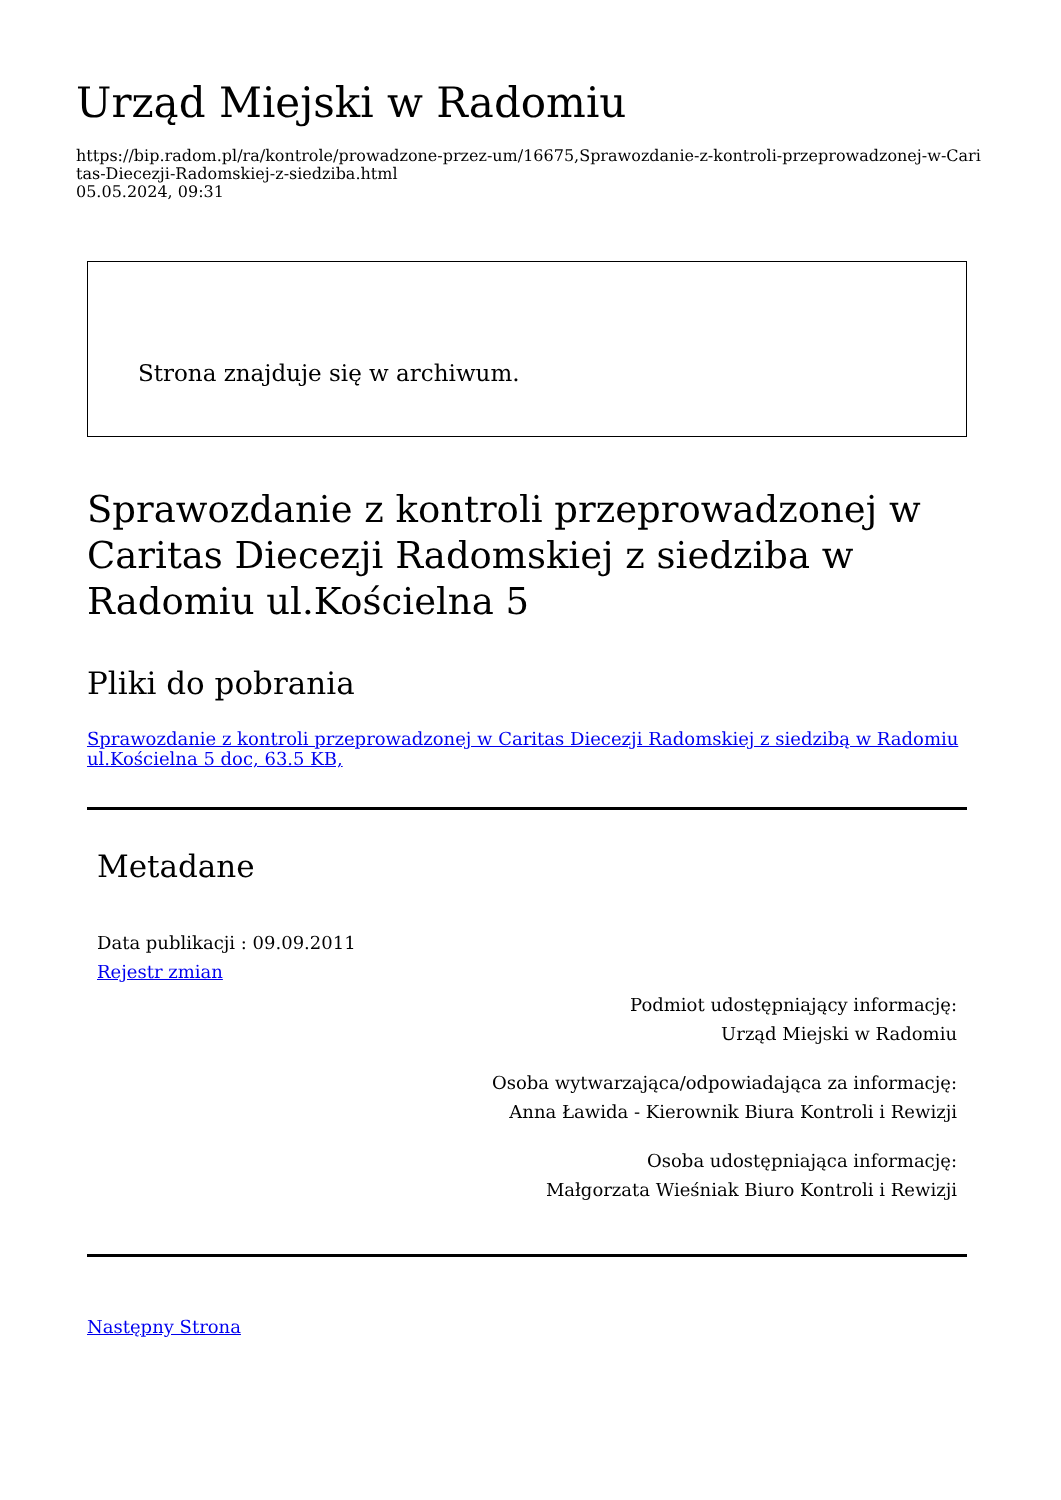Urząd Miejski w Radomiu
https://bip.radom.pl/ra/kontrole/prowadzone-przez-um/16675,Sprawozdanie-z-kontroli-przeprowadzonej-w-Caritas-Diecezji-Radomskiej-z-siedziba.html
05.05.2024, 09:31
Strona znajduje się w archiwum.
Sprawozdanie z kontroli przeprowadzonej w Caritas Diecezji Radomskiej z siedziba w Radomiu ul.Kościelna 5
Pliki do pobrania
Sprawozdanie z kontroli przeprowadzonej w Caritas Diecezji Radomskiej z siedzibą w Radomiu ul.Kościelna 5 doc, 63.5 KB,
Metadane
Data publikacji : 09.09.2011
Rejestr zmian
Podmiot udostępniający informację:
Urząd Miejski w Radomiu
Osoba wytwarzająca/odpowiadająca za informację:
Anna Ławida - Kierownik Biura Kontroli i Rewizji
Osoba udostępniająca informację:
Małgorzata Wieśniak Biuro Kontroli i Rewizji
Następny Strona